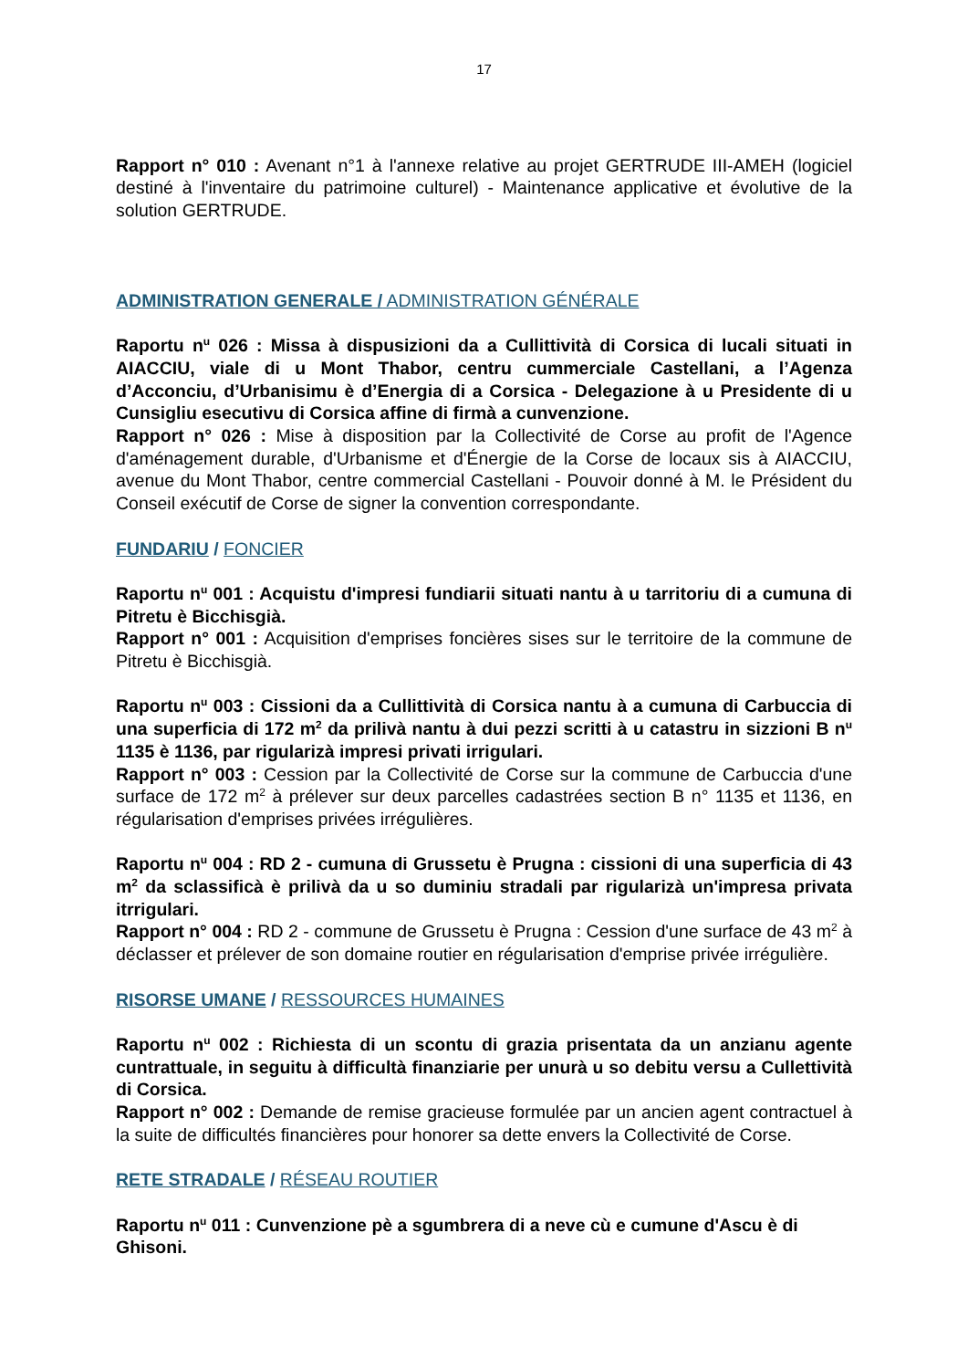17
Rapport n° 010 : Avenant n°1 à l'annexe relative au projet GERTRUDE III-AMEH (logiciel destiné à l'inventaire du patrimoine culturel) - Maintenance applicative et évolutive de la solution GERTRUDE.
ADMINISTRATION GENERALE / ADMINISTRATION GÉNÉRALE
Raportu n<sup>u</sup> 026 : Missa à dispusizioni da a Cullittività di Corsica di lucali situati in AIACCIU, viale di u Mont Thabor, centru cummerciale Castellani, a l’Agenza d’Acconciu, d’Urbanisimu è d’Energia di a Corsica - Delegazione à u Presidente di u Cunsigliu esecutivu di Corsica affine di firmà a cunvenzione.
Rapport n° 026 : Mise à disposition par la Collectivité de Corse au profit de l'Agence d'aménagement durable, d'Urbanisme et d'Énergie de la Corse de locaux sis à AIACCIU, avenue du Mont Thabor, centre commercial Castellani - Pouvoir donné à M. le Président du Conseil exécutif de Corse de signer la convention correspondante.
FUNDARIU / FONCIER
Raportu n<sup>u</sup> 001 : Acquistu d'impresi fundiarii situati nantu à u tarritoriu di a cumuna di Pitretu è Bicchisgià.
Rapport n° 001 : Acquisition d'emprises foncières sises sur le territoire de la commune de Pitretu è Bicchisgià.
Raportu n<sup>u</sup> 003 : Cissioni da a Cullittività di Corsica nantu à a cumuna di Carbuccia di una superficia di 172 m<sup>2</sup> da prilivà nantu à dui pezzi scritti à u catastru in sizzioni B n<sup>u</sup> 1135 è 1136, par rigularizà impresi privati irrigulari.
Rapport n° 003 : Cession par la Collectivité de Corse sur la commune de Carbuccia d'une surface de 172 m<sup>2</sup> à prélever sur deux parcelles cadastrées section B n° 1135 et 1136, en régularisation d'emprises privées irrégulières.
Raportu n<sup>u</sup> 004 : RD 2 - cumuna di Grussetu è Prugna : cissioni di una superficia di 43 m<sup>2</sup> da sclassificà è prilivà da u so duminiu stradali par rigularizà un'impresa privata itrrigulari.
Rapport n° 004 : RD 2 - commune de Grussetu è Prugna : Cession d'une surface de 43 m<sup>2</sup> à déclasser et prélever de son domaine routier en régularisation d'emprise privée irrégulière.
RISORSE UMANE / RESSOURCES HUMAINES
Raportu n<sup>u</sup> 002 : Richiesta di un scontu di grazia prisentata da un anzianu agente cuntrattuale, in seguitu à difficultà finanziarie per unurà u so debitu versu a Cullettività di Corsica.
Rapport n° 002 : Demande de remise gracieuse formulée par un ancien agent contractuel à la suite de difficultés financières pour honorer sa dette envers la Collectivité de Corse.
RETE STRADALE / RÉSEAU ROUTIER
Raportu n<sup>u</sup> 011 : Cunvenzione pè a sgumbrera di a neve cù e cumune d'Ascu è di Ghisoni.